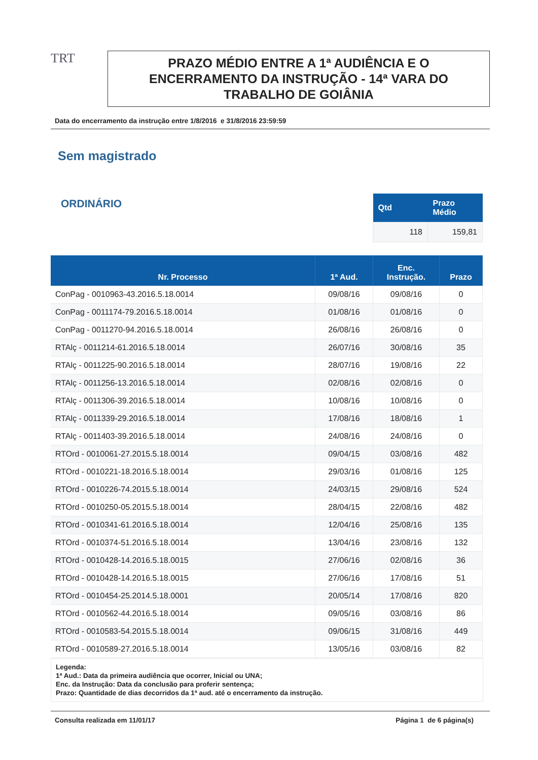TRT
PRAZO MÉDIO ENTRE A 1ª AUDIÊNCIA E O ENCERRAMENTO DA INSTRUÇÃO - 14ª VARA DO TRABALHO DE GOIÂNIA
Data do encerramento da instrução entre 1/8/2016 e 31/8/2016 23:59:59
Sem magistrado
ORDINÁRIO
| Qtd | Prazo Médio |
| --- | --- |
| 118 | 159,81 |
| Nr. Processo | 1ª Aud. | Enc. Instrução. | Prazo |
| --- | --- | --- | --- |
| ConPag - 0010963-43.2016.5.18.0014 | 09/08/16 | 09/08/16 | 0 |
| ConPag - 0011174-79.2016.5.18.0014 | 01/08/16 | 01/08/16 | 0 |
| ConPag - 0011270-94.2016.5.18.0014 | 26/08/16 | 26/08/16 | 0 |
| RTAlç - 0011214-61.2016.5.18.0014 | 26/07/16 | 30/08/16 | 35 |
| RTAlç - 0011225-90.2016.5.18.0014 | 28/07/16 | 19/08/16 | 22 |
| RTAlç - 0011256-13.2016.5.18.0014 | 02/08/16 | 02/08/16 | 0 |
| RTAlç - 0011306-39.2016.5.18.0014 | 10/08/16 | 10/08/16 | 0 |
| RTAlç - 0011339-29.2016.5.18.0014 | 17/08/16 | 18/08/16 | 1 |
| RTAlç - 0011403-39.2016.5.18.0014 | 24/08/16 | 24/08/16 | 0 |
| RTOrd - 0010061-27.2015.5.18.0014 | 09/04/15 | 03/08/16 | 482 |
| RTOrd - 0010221-18.2016.5.18.0014 | 29/03/16 | 01/08/16 | 125 |
| RTOrd - 0010226-74.2015.5.18.0014 | 24/03/15 | 29/08/16 | 524 |
| RTOrd - 0010250-05.2015.5.18.0014 | 28/04/15 | 22/08/16 | 482 |
| RTOrd - 0010341-61.2016.5.18.0014 | 12/04/16 | 25/08/16 | 135 |
| RTOrd - 0010374-51.2016.5.18.0014 | 13/04/16 | 23/08/16 | 132 |
| RTOrd - 0010428-14.2016.5.18.0015 | 27/06/16 | 02/08/16 | 36 |
| RTOrd - 0010428-14.2016.5.18.0015 | 27/06/16 | 17/08/16 | 51 |
| RTOrd - 0010454-25.2014.5.18.0001 | 20/05/14 | 17/08/16 | 820 |
| RTOrd - 0010562-44.2016.5.18.0014 | 09/05/16 | 03/08/16 | 86 |
| RTOrd - 0010583-54.2015.5.18.0014 | 09/06/15 | 31/08/16 | 449 |
| RTOrd - 0010589-27.2016.5.18.0014 | 13/05/16 | 03/08/16 | 82 |
Legenda:
1ª Aud.: Data da primeira audiência que ocorrer, Inicial ou UNA;
Enc. da Instrução: Data da conclusão para proferir sentença;
Prazo: Quantidade de dias decorridos da 1ª aud. até o encerramento da instrução.
Consulta realizada em 11/01/17 Página 1 de 6 página(s)